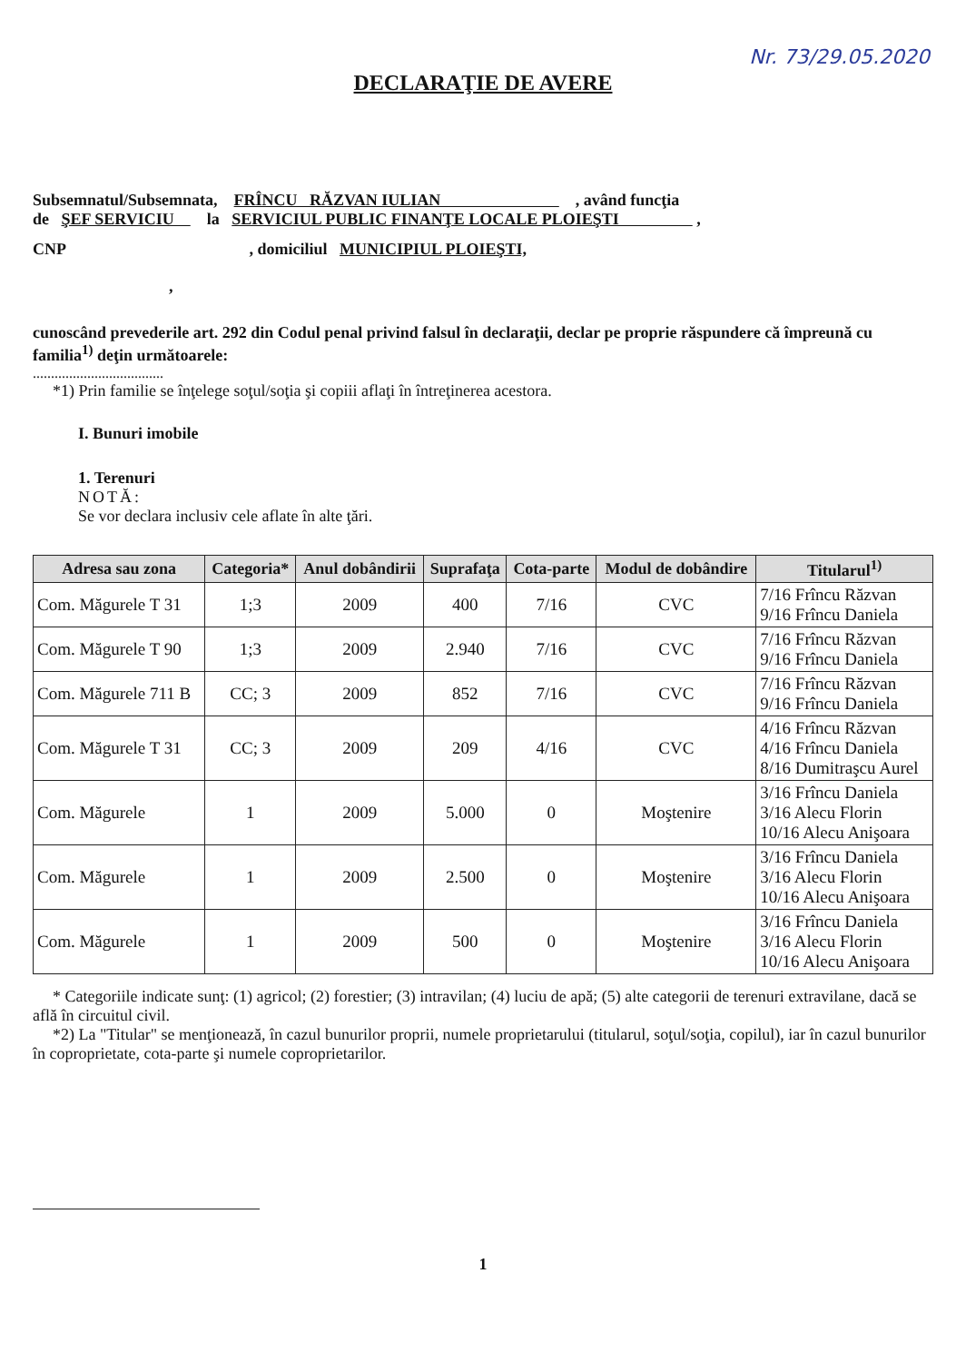Nr. 73/29.05.2020
DECLARAŢIE DE AVERE
Subsemnatul/Subsemnata, FRÎNCU RĂZVAN IULIAN , având funcţia
de ŞEF SERVICIU la SERVICIUL PUBLIC FINANŢE LOCALE PLOIEŞTI ,
CNP , domiciliul MUNICIPIUL PLOIEŞTI,
,
cunoscând prevederile art. 292 din Codul penal privind falsul în declaraţii, declar pe proprie răspundere că împreună cu familia<sup>1)</sup> deţin următoarele:
....................................
*1) Prin familie se înţelege soţul/soţia şi copiii aflaţi în întreţinerea acestora.
I. Bunuri imobile
1. Terenuri
NOTĂ:
Se vor declara inclusiv cele aflate în alte ţări.
| Adresa sau zona | Categoria* | Anul dobândirii | Suprafaţa | Cota-parte | Modul de dobândire | Titularul<sup>1)</sup> |
| --- | --- | --- | --- | --- | --- | --- |
| Com. Măgurele T 31 | 1;3 | 2009 | 400 | 7/16 | CVC | 7/16 Frîncu Răzvan 9/16 Frîncu Daniela |
| Com. Măgurele T 90 | 1;3 | 2009 | 2.940 | 7/16 | CVC | 7/16 Frîncu Răzvan 9/16 Frîncu Daniela |
| Com. Măgurele 711 B | CC; 3 | 2009 | 852 | 7/16 | CVC | 7/16 Frîncu Răzvan 9/16 Frîncu Daniela |
| Com. Măgurele T 31 | CC; 3 | 2009 | 209 | 4/16 | CVC | 4/16 Frîncu Răzvan 4/16 Frîncu Daniela 8/16 Dumitraşcu Aurel |
| Com. Măgurele | 1 | 2009 | 5.000 | 0 | Moştenire | 3/16 Frîncu Daniela 3/16 Alecu Florin 10/16 Alecu Anişoara |
| Com. Măgurele | 1 | 2009 | 2.500 | 0 | Moştenire | 3/16 Frîncu Daniela 3/16 Alecu Florin 10/16 Alecu Anişoara |
| Com. Măgurele | 1 | 2009 | 500 | 0 | Moştenire | 3/16 Frîncu Daniela 3/16 Alecu Florin 10/16 Alecu Anişoara |
* Categoriile indicate sunţ: (1) agricol; (2) forestier; (3) intravilan; (4) luciu de apă; (5) alte categorii de terenuri extravilane, dacă se află în circuitul civil.
*2) La "Titular" se menţionează, în cazul bunurilor proprii, numele proprietarului (titularul, soţul/soţia, copilul), iar în cazul bunurilor în coproprietate, cota-parte şi numele coproprietarilor.
1